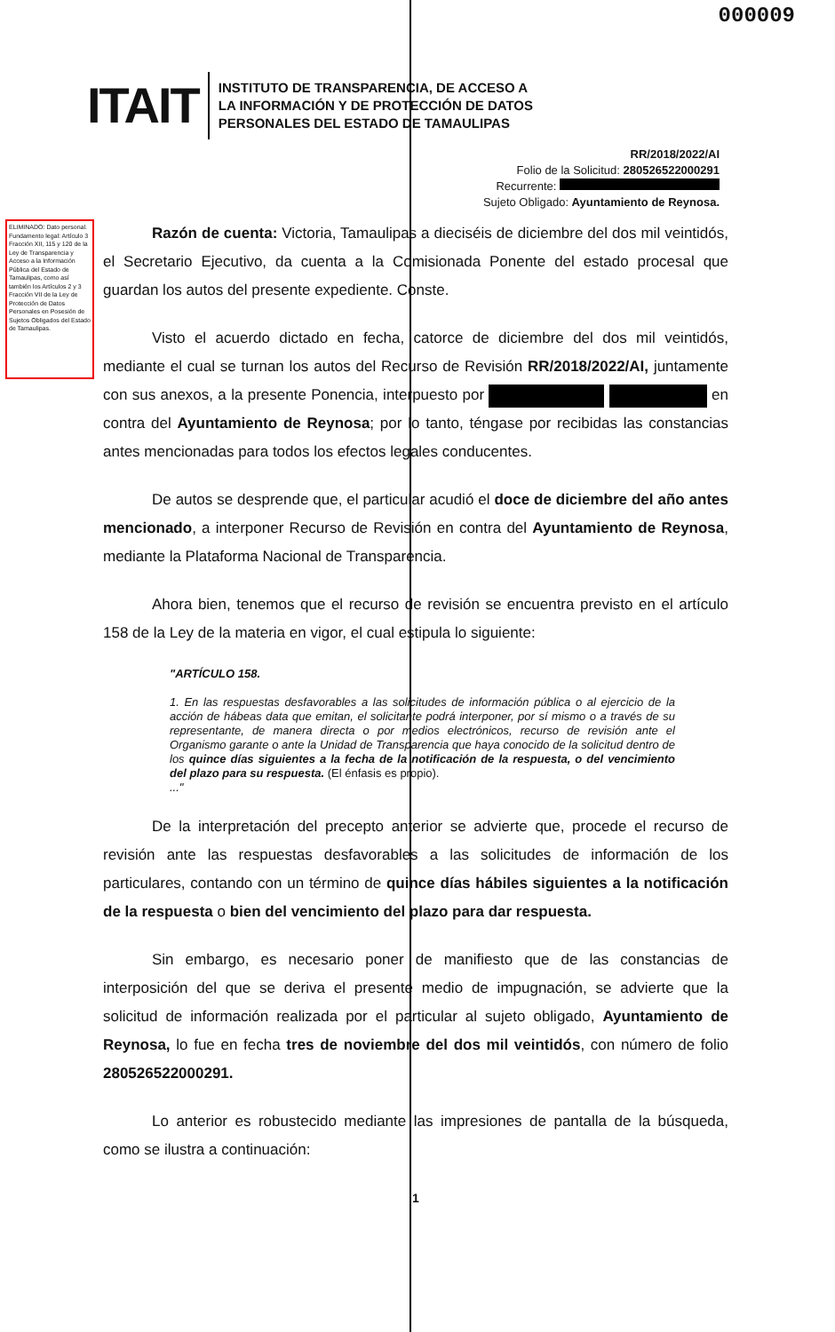000009
ITAIT
INSTITUTO DE TRANSPARENCIA, DE ACCESO A
LA INFORMACIÓN Y DE PROTECCIÓN DE DATOS
PERSONALES DEL ESTADO DE TAMAULIPAS
RR/2018/2022/AI
Folio de la Solicitud: 280526522000291
Recurrente:
Sujeto Obligado: Ayuntamiento de Reynosa.
ELIMINADO: Dato personal. Fundamento legal: Artículo 3 Fracción XII, 115 y 120 de la Ley de Transparencia y Acceso a la Información Pública del Estado de Tamaulipas, como así también los Artículos 2 y 3 Fracción VII de la Ley de Protección de Datos Personales en Posesión de Sujetos Obligados del Estado de Tamaulipas.
Razón de cuenta: Victoria, Tamaulipas a dieciséis de diciembre del dos mil veintidós, el Secretario Ejecutivo, da cuenta a la Comisionada Ponente del estado procesal que guardan los autos del presente expediente. Conste.
Visto el acuerdo dictado en fecha, catorce de diciembre del dos mil veintidós, mediante el cual se turnan los autos del Recurso de Revisión RR/2018/2022/AI, juntamente con sus anexos, a la presente Ponencia, interpuesto por en contra del Ayuntamiento de Reynosa; por lo tanto, téngase por recibidas las constancias antes mencionadas para todos los efectos legales conducentes.
De autos se desprende que, el particular acudió el doce de diciembre del año antes mencionado, a interponer Recurso de Revisión en contra del Ayuntamiento de Reynosa, mediante la Plataforma Nacional de Transparencia.
Ahora bien, tenemos que el recurso de revisión se encuentra previsto en el artículo 158 de la Ley de la materia en vigor, el cual estipula lo siguiente:
"ARTÍCULO 158.
1. En las respuestas desfavorables a las solicitudes de información pública o al ejercicio de la acción de hábeas data que emitan, el solicitante podrá interponer, por sí mismo o a través de su representante, de manera directa o por medios electrónicos, recurso de revisión ante el Organismo garante o ante la Unidad de Transparencia que haya conocido de la solicitud dentro de los quince días siguientes a la fecha de la notificación de la respuesta, o del vencimiento del plazo para su respuesta. (El énfasis es propio).
..."
De la interpretación del precepto anterior se advierte que, procede el recurso de revisión ante las respuestas desfavorables a las solicitudes de información de los particulares, contando con un término de quince días hábiles siguientes a la notificación de la respuesta o bien del vencimiento del plazo para dar respuesta.
Sin embargo, es necesario poner de manifiesto que de las constancias de interposición del que se deriva el presente medio de impugnación, se advierte que la solicitud de información realizada por el particular al sujeto obligado, Ayuntamiento de Reynosa, lo fue en fecha tres de noviembre del dos mil veintidós, con número de folio 280526522000291.
Lo anterior es robustecido mediante las impresiones de pantalla de la búsqueda, como se ilustra a continuación:
1